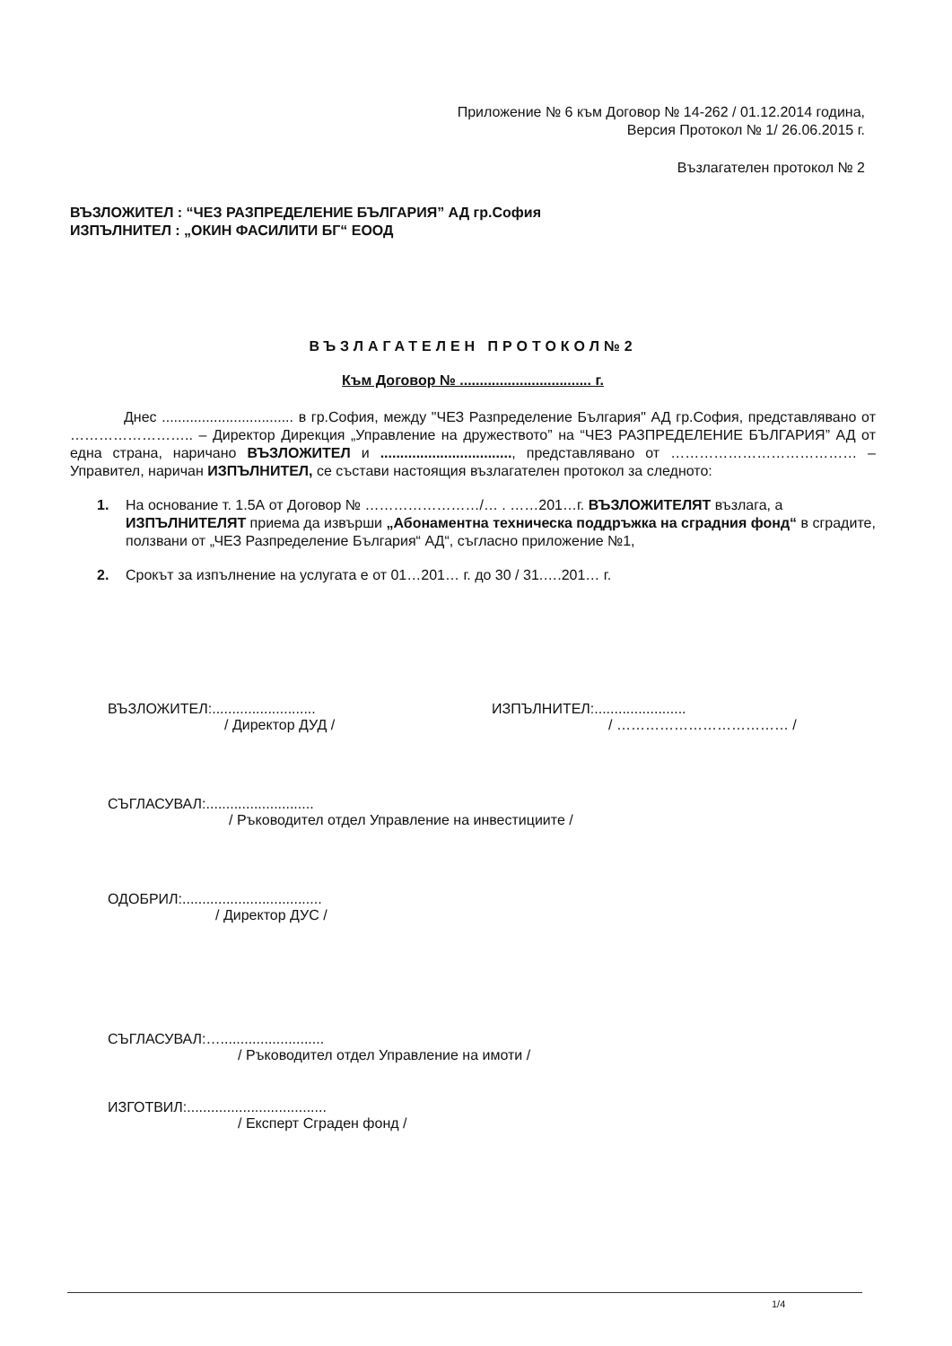Приложение № 6 към Договор № 14-262 / 01.12.2014 година,
Версия Протокол № 1/ 26.06.2015 г.
Възлагателен протокол № 2
ВЪЗЛОЖИТЕЛ : “ЧЕЗ РАЗПРЕДЕЛЕНИЕ БЪЛГАРИЯ” АД гр.София
ИЗПЪЛНИТЕЛ : „ОКИН ФАСИЛИТИ БГ“ ЕООД
ВЪЗЛАГАТЕЛЕН ПРОТОКОЛ№2
Към Договор № ................................. г.
Днес ................................. в гр.София, между "ЧЕЗ Разпределение България" АД гр.София, представлявано от …………………….. – Директор Дирекция „Управление на дружеството” на “ЧЕЗ РАЗПРЕДЕЛЕНИЕ БЪЛГАРИЯ” АД от една страна, наричано ВЪЗЛОЖИТЕЛ и ................................., представлявано от ………………………………… – Управител, наричан ИЗПЪЛНИТЕЛ, се състави настоящия възлагателен протокол за следното:
1. На основание т. 1.5А от Договор № ……………………/… . ……201…г. ВЪЗЛОЖИТЕЛЯТ възлага, а ИЗПЪЛНИТЕЛЯТ приема да извърши „Абонаментна техническа поддръжка на сградния фонд“ в сградите, ползвани от „ЧЕЗ Разпределение България“ АД“, съгласно приложение №1,
2. Срокът за изпълнение на услугата е от 01…201… г. до 30 / 31.….201… г.
ВЪЗЛОЖИТЕЛ:..........................
/ Директор ДУД /
ИЗПЪЛНИТЕЛ:.......................
/ ……………………………… /
СЪГЛАСУВАЛ:...........................
/ Ръководител отдел Управление на инвестициите /
ОДОБРИЛ:...................................
/ Директор ДУС /
СЪГЛАСУВАЛ:…..........................
/ Ръководител отдел Управление на имоти /
ИЗГОТВИЛ:...................................
/ Експерт Сграден фонд /
1/4